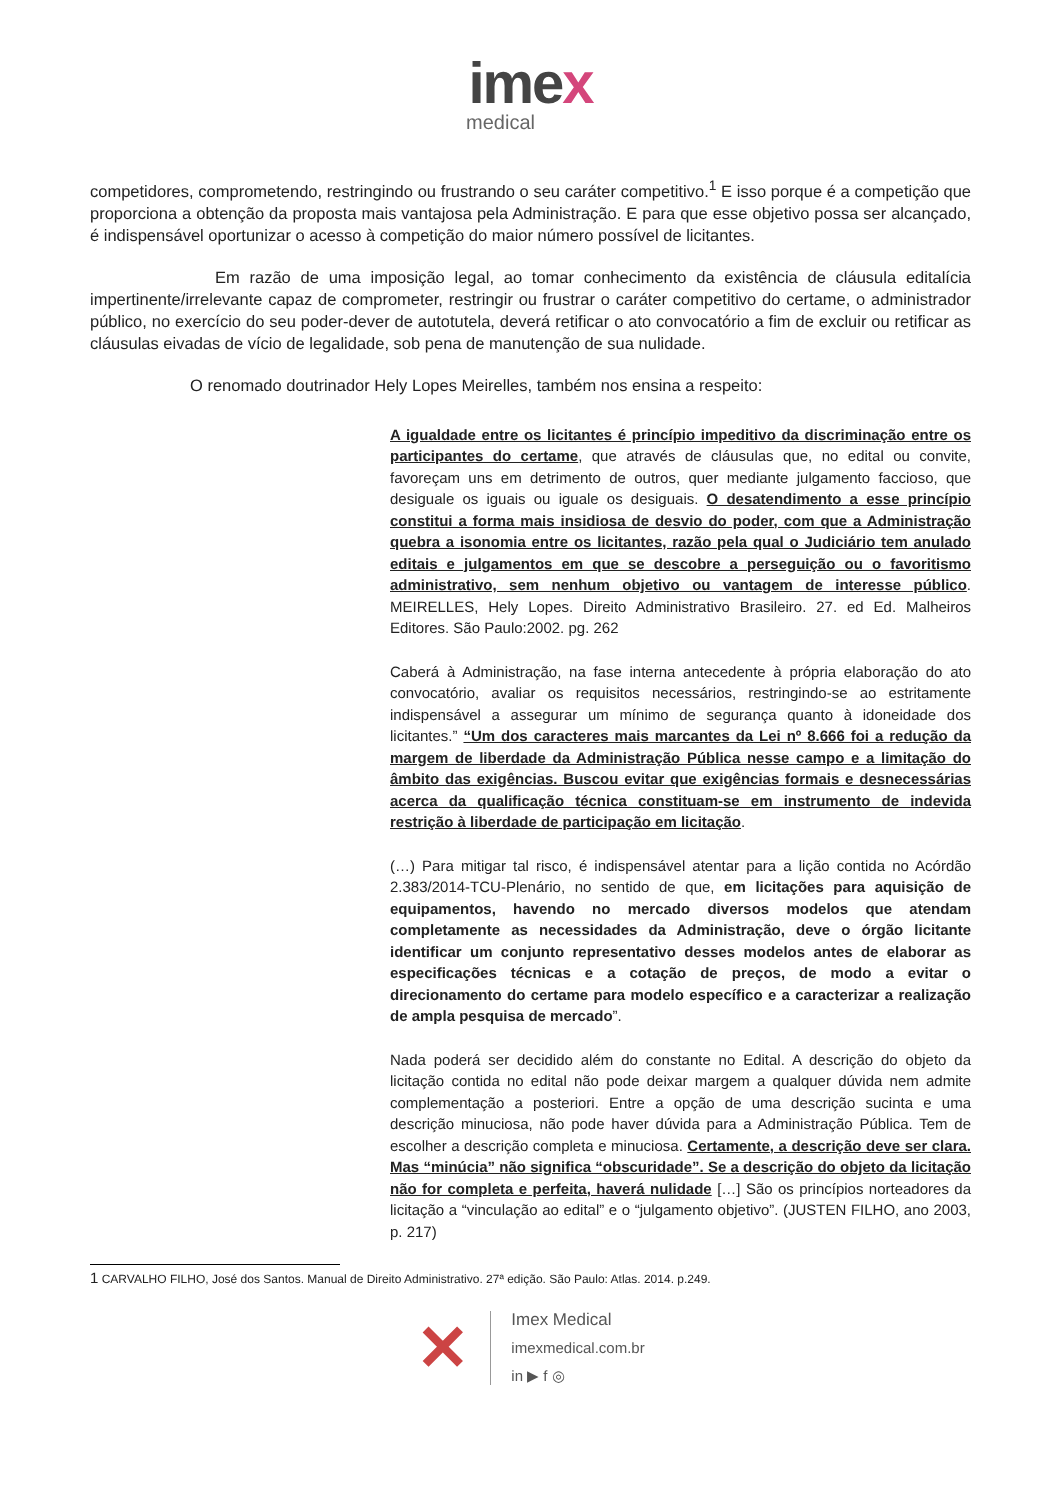imex
medical
competidores, comprometendo, restringindo ou frustrando o seu caráter competitivo.<sup>1</sup> E isso porque é a competição que proporciona a obtenção da proposta mais vantajosa pela Administração. E para que esse objetivo possa ser alcançado, é indispensável oportunizar o acesso à competição do maior número possível de licitantes.
Em razão de uma imposição legal, ao tomar conhecimento da existência de cláusula editalícia impertinente/irrelevante capaz de comprometer, restringir ou frustrar o caráter competitivo do certame, o administrador público, no exercício do seu poder-dever de autotutela, deverá retificar o ato convocatório a fim de excluir ou retificar as cláusulas eivadas de vício de legalidade, sob pena de manutenção de sua nulidade.
O renomado doutrinador Hely Lopes Meirelles, também nos ensina a respeito:
A igualdade entre os licitantes é princípio impeditivo da discriminação entre os participantes do certame, que através de cláusulas que, no edital ou convite, favoreçam uns em detrimento de outros, quer mediante julgamento faccioso, que desiguale os iguais ou iguale os desiguais. O desatendimento a esse princípio constitui a forma mais insidiosa de desvio do poder, com que a Administração quebra a isonomia entre os licitantes, razão pela qual o Judiciário tem anulado editais e julgamentos em que se descobre a perseguição ou o favoritismo administrativo, sem nenhum objetivo ou vantagem de interesse público. MEIRELLES, Hely Lopes. Direito Administrativo Brasileiro. 27. ed Ed. Malheiros Editores. São Paulo:2002. pg. 262
Caberá à Administração, na fase interna antecedente à própria elaboração do ato convocatório, avaliar os requisitos necessários, restringindo-se ao estritamente indispensável a assegurar um mínimo de segurança quanto à idoneidade dos licitantes.” “Um dos caracteres mais marcantes da Lei nº 8.666 foi a redução da margem de liberdade da Administração Pública nesse campo e a limitação do âmbito das exigências. Buscou evitar que exigências formais e desnecessárias acerca da qualificação técnica constituam-se em instrumento de indevida restrição à liberdade de participação em licitação.
(…) Para mitigar tal risco, é indispensável atentar para a lição contida no Acórdão 2.383/2014-TCU-Plenário, no sentido de que, em licitações para aquisição de equipamentos, havendo no mercado diversos modelos que atendam completamente as necessidades da Administração, deve o órgão licitante identificar um conjunto representativo desses modelos antes de elaborar as especificações técnicas e a cotação de preços, de modo a evitar o direcionamento do certame para modelo específico e a caracterizar a realização de ampla pesquisa de mercado”.
Nada poderá ser decidido além do constante no Edital. A descrição do objeto da licitação contida no edital não pode deixar margem a qualquer dúvida nem admite complementação a posteriori. Entre a opção de uma descrição sucinta e uma descrição minuciosa, não pode haver dúvida para a Administração Pública. Tem de escolher a descrição completa e minuciosa. Certamente, a descrição deve ser clara. Mas “minúcia” não significa “obscuridade”. Se a descrição do objeto da licitação não for completa e perfeita, haverá nulidade […] São os princípios norteadores da licitação a “vinculação ao edital” e o “julgamento objetivo”. (JUSTEN FILHO, ano 2003, p. 217)
1 CARVALHO FILHO, José dos Santos. Manual de Direito Administrativo. 27ª edição. São Paulo: Atlas. 2014. p.249.
✕
Imex Medical
imexmedical.com.br
in ▶ f ◎